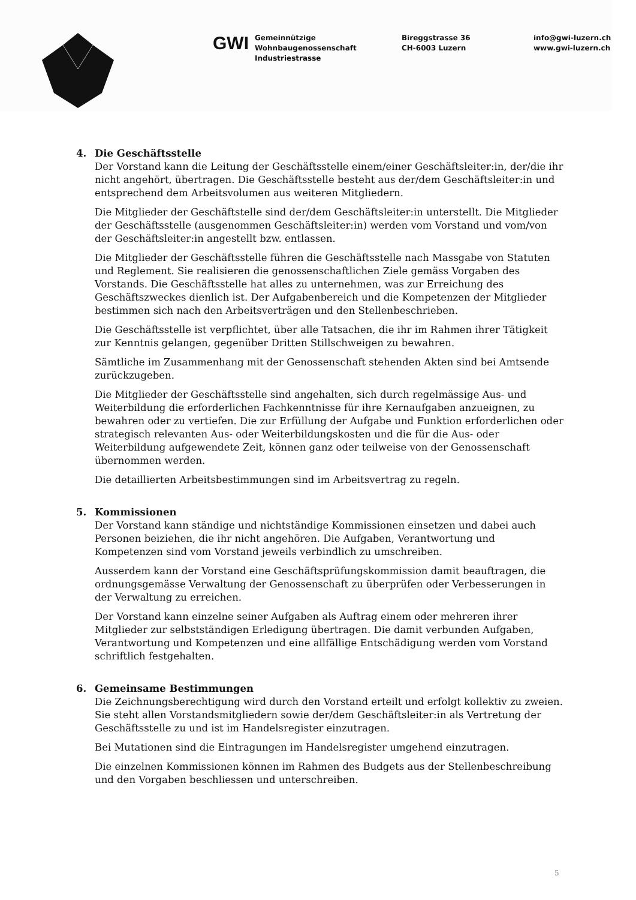GWI
Gemeinnützige
Wohnbaugenossenschaft
Industriestrasse
Bireggstrasse 36
CH-6003 Luzern
info@gwi-luzern.ch
www.gwi-luzern.ch
4. Die Geschäftsstelle
Der Vorstand kann die Leitung der Geschäftsstelle einem/einer Geschäftsleiter:in, der/die ihr nicht angehört, übertragen. Die Geschäftsstelle besteht aus der/dem Geschäftsleiter:in und entsprechend dem Arbeitsvolumen aus weiteren Mitgliedern.
Die Mitglieder der Geschäftstelle sind der/dem Geschäftsleiter:in unterstellt. Die Mitglieder der Geschäftsstelle (ausgenommen Geschäftsleiter:in) werden vom Vorstand und vom/von der Geschäftsleiter:in angestellt bzw. entlassen.
Die Mitglieder der Geschäftsstelle führen die Geschäftsstelle nach Massgabe von Statuten und Reglement. Sie realisieren die genossenschaftlichen Ziele gemäss Vorgaben des Vorstands. Die Geschäftsstelle hat alles zu unternehmen, was zur Erreichung des Geschäftszweckes dienlich ist. Der Aufgabenbereich und die Kompetenzen der Mitglieder bestimmen sich nach den Arbeitsverträgen und den Stellenbeschrieben.
Die Geschäftsstelle ist verpflichtet, über alle Tatsachen, die ihr im Rahmen ihrer Tätigkeit zur Kenntnis gelangen, gegenüber Dritten Stillschweigen zu bewahren.
Sämtliche im Zusammenhang mit der Genossenschaft stehenden Akten sind bei Amtsende zurückzugeben.
Die Mitglieder der Geschäftsstelle sind angehalten, sich durch regelmässige Aus- und Weiterbildung die erforderlichen Fachkenntnisse für ihre Kernaufgaben anzueignen, zu bewahren oder zu vertiefen. Die zur Erfüllung der Aufgabe und Funktion erforderlichen oder strategisch relevanten Aus- oder Weiterbildungskosten und die für die Aus- oder Weiterbildung aufgewendete Zeit, können ganz oder teilweise von der Genossenschaft übernommen werden.
Die detaillierten Arbeitsbestimmungen sind im Arbeitsvertrag zu regeln.
5. Kommissionen
Der Vorstand kann ständige und nichtständige Kommissionen einsetzen und dabei auch Personen beiziehen, die ihr nicht angehören. Die Aufgaben, Verantwortung und Kompetenzen sind vom Vorstand jeweils verbindlich zu umschreiben.
Ausserdem kann der Vorstand eine Geschäftsprüfungskommission damit beauftragen, die ordnungsgemässe Verwaltung der Genossenschaft zu überprüfen oder Verbesserungen in der Verwaltung zu erreichen.
Der Vorstand kann einzelne seiner Aufgaben als Auftrag einem oder mehreren ihrer Mitglieder zur selbstständigen Erledigung übertragen. Die damit verbunden Aufgaben, Verantwortung und Kompetenzen und eine allfällige Entschädigung werden vom Vorstand schriftlich festgehalten.
6. Gemeinsame Bestimmungen
Die Zeichnungsberechtigung wird durch den Vorstand erteilt und erfolgt kollektiv zu zweien. Sie steht allen Vorstandsmitgliedern sowie der/dem Geschäftsleiter:in als Vertretung der Geschäftsstelle zu und ist im Handelsregister einzutragen.
Bei Mutationen sind die Eintragungen im Handelsregister umgehend einzutragen.
Die einzelnen Kommissionen können im Rahmen des Budgets aus der Stellenbeschreibung und den Vorgaben beschliessen und unterschreiben.
5